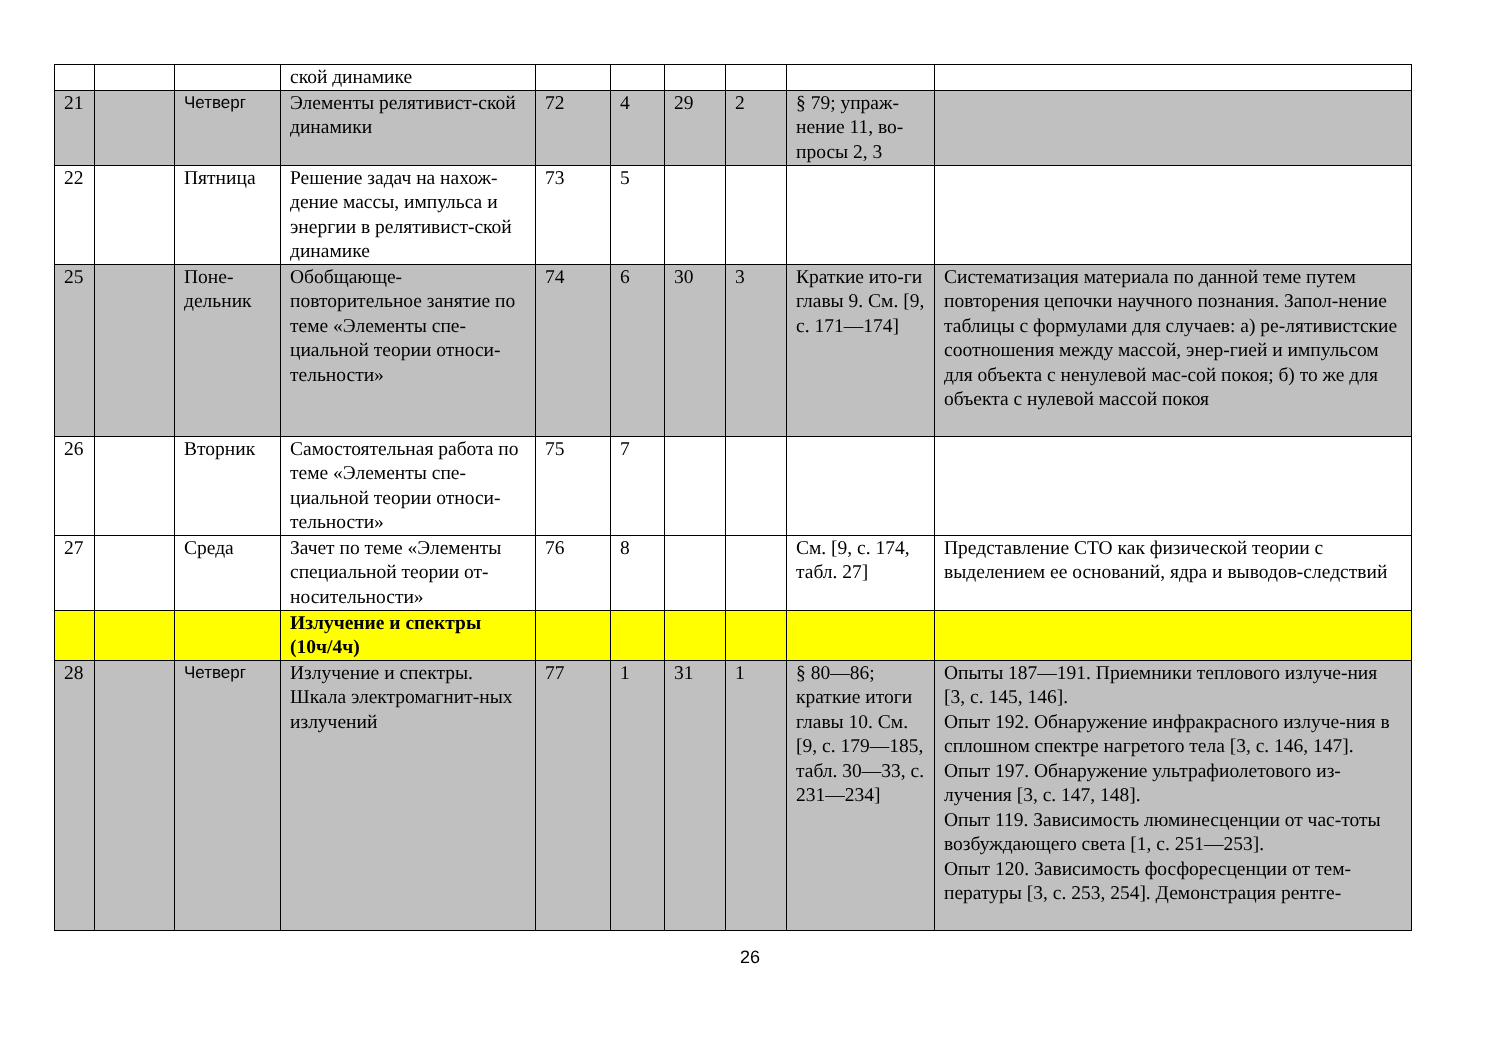| | | | ской динамике | | | | | | |
| 21 | | Четверг | Элементы релятивист-ской динамики | 72 | 4 | 29 | 2 | § 79; упраж-нение 11, во-просы 2, 3 | |
| 22 | | Пятница | Решение задач на нахож-дение массы, импульса и энергии в релятивист-ской динамике | 73 | 5 | | | | |
| 25 | | Поне-дельник | Обобщающе-повторительное занятие по теме «Элементы спе-циальной теории относи-тельности» | 74 | 6 | 30 | 3 | Краткие ито-ги главы 9. См. [9, с. 171—174] | Систематизация материала по данной теме путем повторения цепочки научного познания. Запол-нение таблицы с формулами для случаев: а) ре-лятивистские соотношения между массой, энер-гией и импульсом для объекта с ненулевой мас-сой покоя; б) то же для объекта с нулевой массой покоя |
| 26 | | Вторник | Самостоятельная работа по теме «Элементы спе-циальной теории относи-тельности» | 75 | 7 | | | | |
| 27 | | Среда | Зачет по теме «Элементы специальной теории от-носительности» | 76 | 8 | | | См. [9, с. 174, табл. 27] | Представление СТО как физической теории с выделением ее оснований, ядра и выводов-следствий |
| | | | Излучение и спектры (10ч/4ч) | | | | | | |
| 28 | | Четверг | Излучение и спектры. Шкала электромагнит-ных излучений | 77 | 1 | 31 | 1 | § 80—86; краткие итоги главы 10. См. [9, с. 179—185, табл. 30—33, с. 231—234] | Опыты 187—191. Приемники теплового излуче-ния [3, с. 145, 146]. Опыт 192. Обнаружение инфракрасного излуче-ния в сплошном спектре нагретого тела [3, с. 146, 147]. Опыт 197. Обнаружение ультрафиолетового из-лучения [3, с. 147, 148]. Опыт 119. Зависимость люминесценции от час-тоты возбуждающего света [1, с. 251—253]. Опыт 120. Зависимость фосфоресценции от тем-пературы [3, с. 253, 254]. Демонстрация рентге- |
26